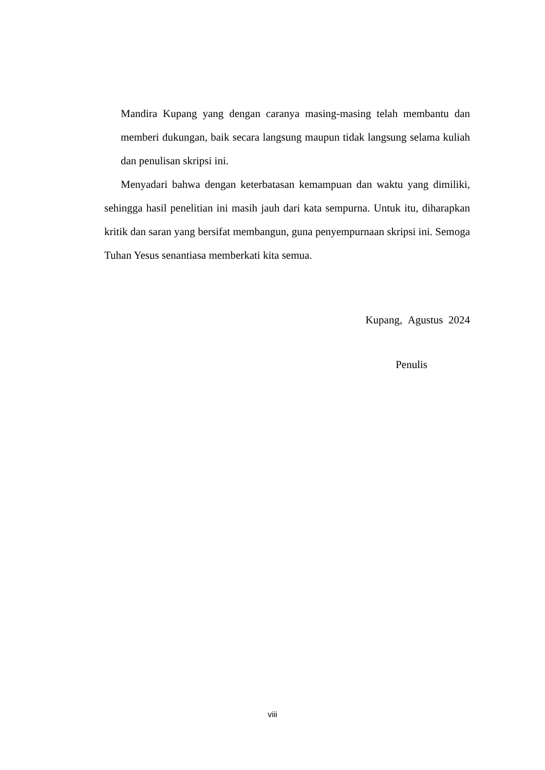Mandira Kupang yang dengan caranya masing-masing telah membantu dan memberi dukungan, baik secara langsung maupun tidak langsung selama kuliah dan penulisan skripsi ini.
Menyadari bahwa dengan keterbatasan kemampuan dan waktu yang dimiliki, sehingga hasil penelitian ini masih jauh dari kata sempurna. Untuk itu, diharapkan kritik dan saran yang bersifat membangun, guna penyempurnaan skripsi ini. Semoga Tuhan Yesus senantiasa memberkati kita semua.
Kupang, Agustus 2024
Penulis
viii